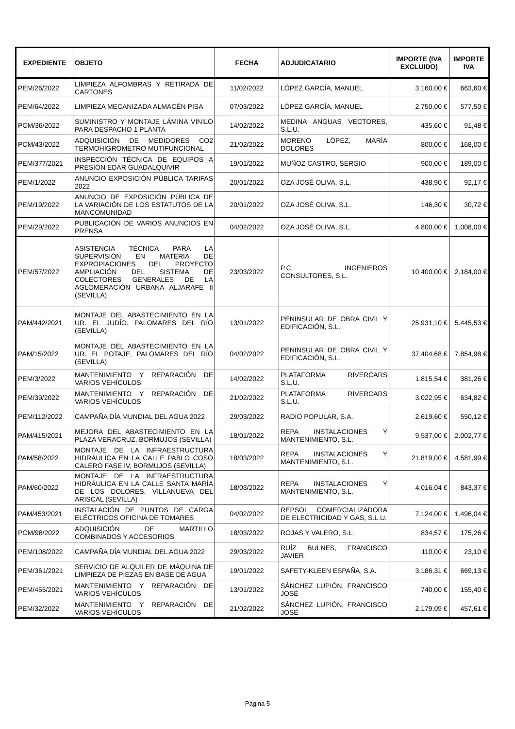| EXPEDIENTE | OBJETO | FECHA | ADJUDICATARIO | IMPORTE (IVA EXCLUIDO) | IMPORTE IVA |
| --- | --- | --- | --- | --- | --- |
| PEM/26/2022 | LIMPIEZA ALFOMBRAS Y RETIRADA DE CARTONES | 11/02/2022 | LÓPEZ GARCÍA, MANUEL | 3.160,00 € | 663,60 € |
| PEM/64/2022 | LIMPIEZA MECANIZADA ALMACÉN PISA | 07/03/2022 | LÓPEZ GARCÍA, MANUEL | 2.750,00 € | 577,50 € |
| PCM/36/2022 | SUMINISTRO Y MONTAJE LÁMINA VINILO PARA DESPACHO 1 PLANTA | 14/02/2022 | MEDINA ANGUAS VECTORES, S.L.U. | 435,60 € | 91,48 € |
| PCM/43/2022 | ADQUISICIÓN DE MEDIDORES CO2 TERMOHIGROMETRO MUTIFUNCIONAL | 21/02/2022 | MORENO LÓPEZ, MARÍA DOLORES | 800,00 € | 168,00 € |
| PEM/377/2021 | INSPECCIÓN TÉCNICA DE EQUIPOS A PRESIÓN EDAR GUADALQUIVIR | 19/01/2022 | MUÑOZ CASTRO, SERGIO | 900,00 € | 189,00 € |
| PEM/1/2022 | ANUNCIO EXPOSICIÓN PÚBLICA TARIFAS 2022 | 20/01/2022 | OZA JOSÉ OLIVA, S.L. | 438,90 € | 92,17 € |
| PEM/19/2022 | ANUNCIO DE EXPOSICIÓN PÚBLICA DE LA VARIACIÓN DE LOS ESTATUTOS DE LA MANCOMUNIDAD | 20/01/2022 | OZA JOSÉ OLIVA, S.L. | 146,30 € | 30,72 € |
| PEM/29/2022 | PUBLICACIÓN DE VARIOS ANUNCIOS EN PRENSA | 04/02/2022 | OZA JOSÉ OLIVA, S.L. | 4.800,00 € | 1.008,00 € |
| PEM/57/2022 | ASISTENCIA TÉCNICA PARA LA SUPERVISIÓN EN MATERIA DE EXPROPIACIONES DEL PROYECTO AMPLIACIÓN DEL SISTEMA DE COLECTORES GENERALES DE LA AGLOMERACIÓN URBANA ALJARAFE II (SEVILLA) | 23/03/2022 | P.C. INGENIEROS CONSULTORES, S.L. | 10.400,00 € | 2.184,00 € |
| PAM/442/2021 | MONTAJE DEL ABASTECIMIENTO EN LA UR. EL JUDÍO, PALOMARES DEL RÍO (SEVILLA) | 13/01/2022 | PENINSULAR DE OBRA CIVIL Y EDIFICACIÓN, S.L. | 25.931,10 € | 5.445,53 € |
| PAM/15/2022 | MONTAJE DEL ABASTECIMIENTO EN LA UR. EL POTAJE, PALOMARES DEL RÍO (SEVILLA) | 04/02/2022 | PENINSULAR DE OBRA CIVIL Y EDIFICACIÓN, S.L. | 37.404,68 € | 7.854,98 € |
| PEM/3/2022 | MANTENIMIENTO Y REPARACIÓN DE VARIOS VEHÍCULOS | 14/02/2022 | PLATAFORMA RIVERCARS S.L.U. | 1.815,54 € | 381,26 € |
| PEM/39/2022 | MANTENIMIENTO Y REPARACIÓN DE VARIOS VEHÍCULOS | 21/02/2022 | PLATAFORMA RIVERCARS S.L.U. | 3.022,95 € | 634,82 € |
| PEM/112/2022 | CAMPAÑA DÍA MUNDIAL DEL AGUA 2022 | 29/03/2022 | RADIO POPULAR, S.A. | 2.619,60 € | 550,12 € |
| PAM/415/2021 | MEJORA DEL ABASTECIMIENTO EN LA PLAZA VERACRUZ, BORMUJOS (SEVILLA) | 18/01/2022 | REPA INSTALACIONES Y MANTENIMIENTO, S.L. | 9.537,00 € | 2.002,77 € |
| PAM/58/2022 | MONTAJE DE LA INFRAESTRUCTURA HIDRÁULICA EN LA CALLE PABLO COSO CALERO FASE IV, BORMUJOS (SEVILLA) | 18/03/2022 | REPA INSTALACIONES Y MANTENIMIENTO, S.L. | 21.819,00 € | 4.581,99 € |
| PAM/60/2022 | MONTAJE DE LA INFRAESTRUCTURA HIDRÁULICA EN LA CALLE SANTA MARÍA DE LOS DOLORES, VILLANUEVA DEL ARISCAL (SEVILLA) | 18/03/2022 | REPA INSTALACIONES Y MANTENIMIENTO, S.L. | 4.016,04 € | 843,37 € |
| PAM/453/2021 | INSTALACIÓN DE PUNTOS DE CARGA ELÉCTRICOS OFICINA DE TOMARES | 04/02/2022 | REPSOL COMERCIALIZADORA DE ELECTRICIDAD Y GAS, S.L.U. | 7.124,00 € | 1.496,04 € |
| PCM/98/2022 | ADQUISICIÓN DE MARTILLO COMBINADOS Y ACCESORIOS | 18/03/2022 | ROJAS Y VALERO, S.L. | 834,57 € | 175,26 € |
| PEM/108/2022 | CAMPAÑA DÍA MUNDIAL DEL AGUA 2022 | 29/03/2022 | RUÍZ BULNES, FRANCISCO JAVIER | 110,00 € | 23,10 € |
| PEM/361/2021 | SERVICIO DE ALQUILER DE MÁQUINA DE LIMPIEZA DE PIEZAS EN BASE DE AGUA | 19/01/2022 | SAFETY-KLEEN ESPAÑA, S.A. | 3.186,31 € | 669,13 € |
| PEM/455/2021 | MANTENIMIENTO Y REPARACIÓN DE VARIOS VEHÍCULOS | 13/01/2022 | SÁNCHEZ LUPIÓN, FRANCISCO JOSÉ | 740,00 € | 155,40 € |
| PEM/32/2022 | MANTENIMIENTO Y REPARACIÓN DE VARIOS VEHÍCULOS | 21/02/2022 | SÁNCHEZ LUPIÓN, FRANCISCO JOSÉ | 2.179,09 € | 457,61 € |
Página 5